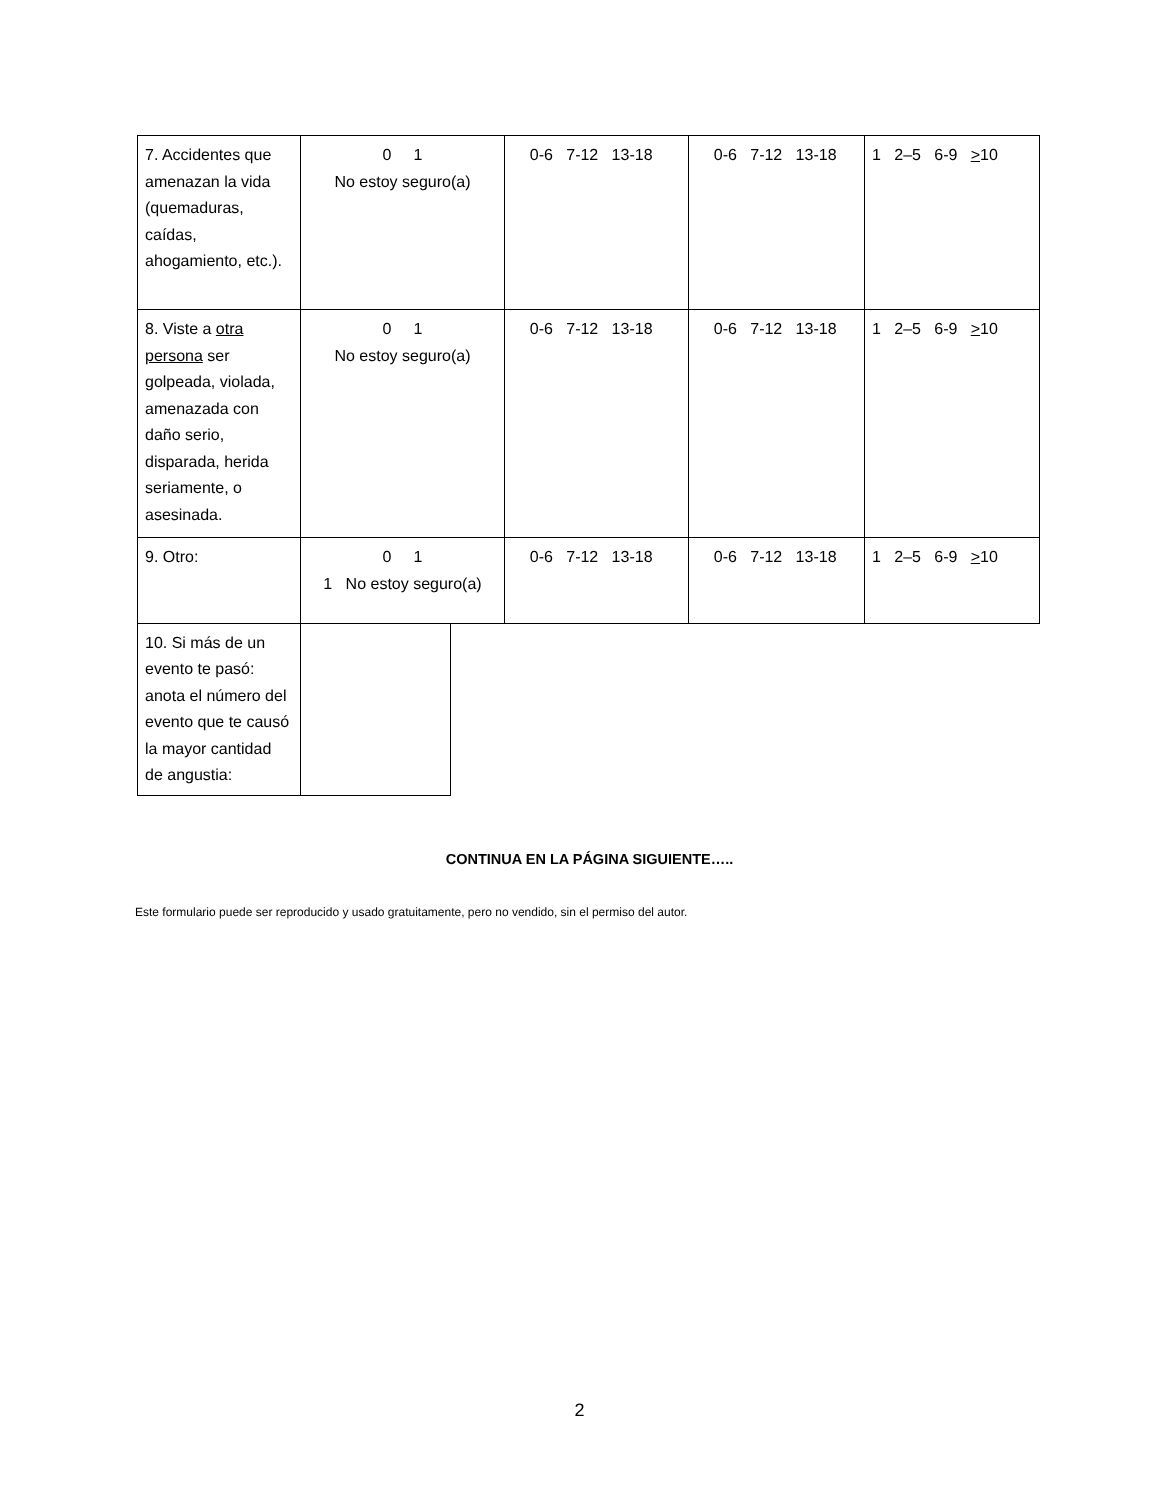| 7. Accidentes que amenazan la vida (quemaduras, caídas, ahogamiento, etc.). | 0 1 No estoy seguro(a) | 0-6 7-12 13-18 | 0-6 7-12 13-18 | 1 2–5 6-9 > 10 |
| 8. Viste a otra persona ser golpeada, violada, amenazada con daño serio, disparada, herida seriamente, o asesinada. | 0 1 No estoy seguro(a) | 0-6 7-12 13-18 | 0-6 7-12 13-18 | 1 2–5 6-9 > 10 |
| 9. Otro: | 0 1 1 No estoy seguro(a) | 0-6 7-12 13-18 | 0-6 7-12 13-18 | 1 2–5 6-9 > 10 |
| 10. Si más de un evento te pasó: anota el número del evento que te causó la mayor cantidad de angustia: | |
CONTINUA EN LA PÁGINA SIGUIENTE…..
Este formulario puede ser reproducido y usado gratuitamente, pero no vendido, sin el permiso del autor.
2